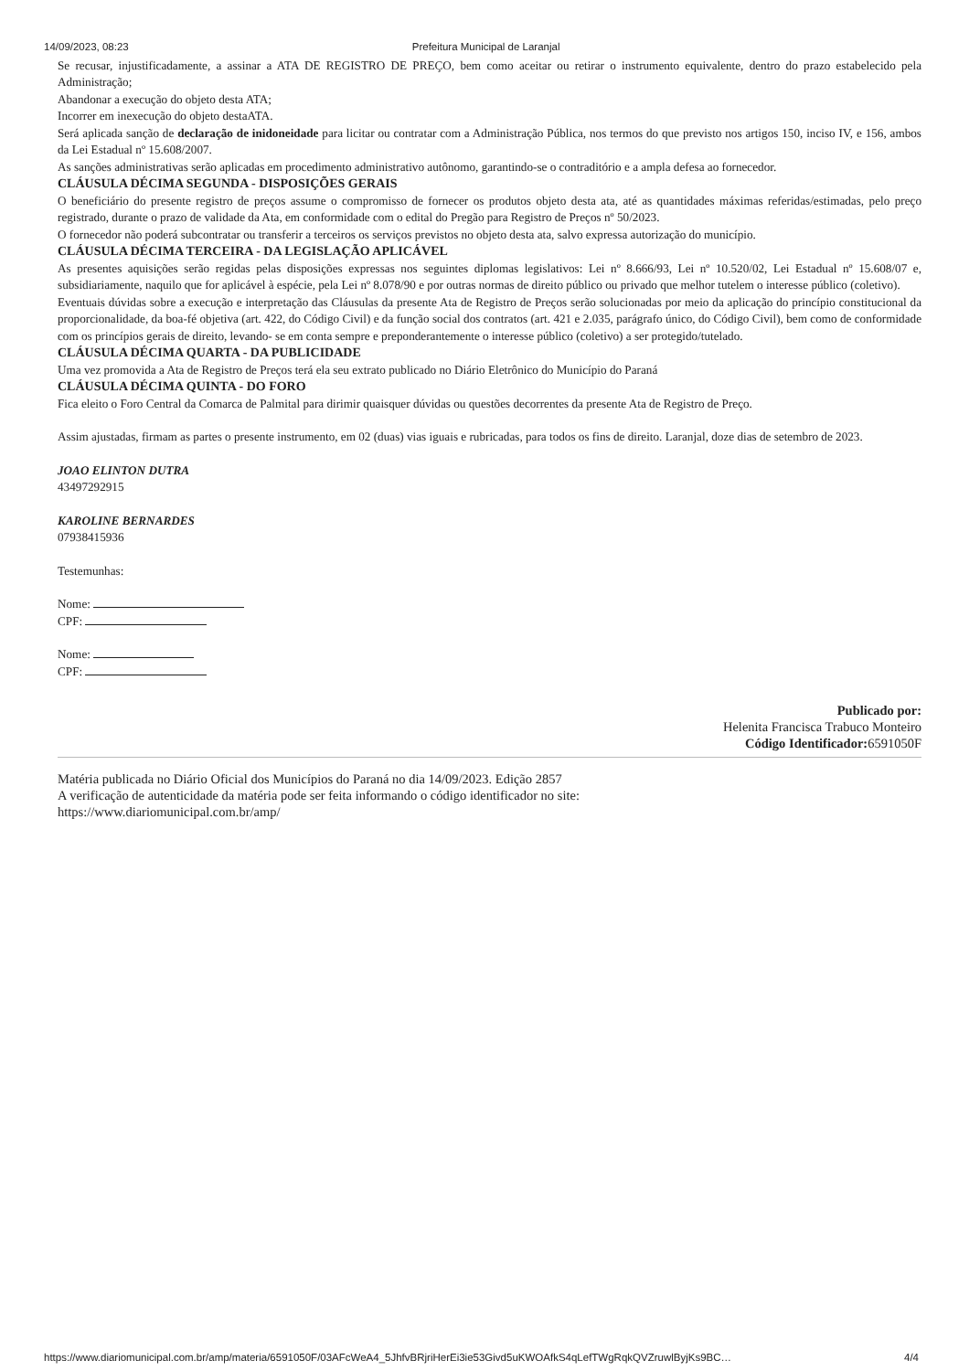14/09/2023, 08:23 Prefeitura Municipal de Laranjal
Se recusar, injustificadamente, a assinar a ATA DE REGISTRO DE PREÇO, bem como aceitar ou retirar o instrumento equivalente, dentro do prazo estabelecido pela Administração;
Abandonar a execução do objeto desta ATA;
Incorrer em inexecução do objeto destaATA.
Será aplicada sanção de declaração de inidoneidade para licitar ou contratar com a Administração Pública, nos termos do que previsto nos artigos 150, inciso IV, e 156, ambos da Lei Estadual nº 15.608/2007.
As sanções administrativas serão aplicadas em procedimento administrativo autônomo, garantindo-se o contraditório e a ampla defesa ao fornecedor.
CLÁUSULA DÉCIMA SEGUNDA - DISPOSIÇÕES GERAIS
O beneficiário do presente registro de preços assume o compromisso de fornecer os produtos objeto desta ata, até as quantidades máximas referidas/estimadas, pelo preço registrado, durante o prazo de validade da Ata, em conformidade com o edital do Pregão para Registro de Preços nº 50/2023.
O fornecedor não poderá subcontratar ou transferir a terceiros os serviços previstos no objeto desta ata, salvo expressa autorização do município.
CLÁUSULA DÉCIMA TERCEIRA - DA LEGISLAÇÃO APLICÁVEL
As presentes aquisições serão regidas pelas disposições expressas nos seguintes diplomas legislativos: Lei nº 8.666/93, Lei nº 10.520/02, Lei Estadual nº 15.608/07 e, subsidiariamente, naquilo que for aplicável à espécie, pela Lei nº 8.078/90 e por outras normas de direito público ou privado que melhor tutelem o interesse público (coletivo).
Eventuais dúvidas sobre a execução e interpretação das Cláusulas da presente Ata de Registro de Preços serão solucionadas por meio da aplicação do princípio constitucional da proporcionalidade, da boa-fé objetiva (art. 422, do Código Civil) e da função social dos contratos (art. 421 e 2.035, parágrafo único, do Código Civil), bem como de conformidade com os princípios gerais de direito, levando- se em conta sempre e preponderantemente o interesse público (coletivo) a ser protegido/tutelado.
CLÁUSULA DÉCIMA QUARTA - DA PUBLICIDADE
Uma vez promovida a Ata de Registro de Preços terá ela seu extrato publicado no Diário Eletrônico do Município do Paraná
CLÁUSULA DÉCIMA QUINTA - DO FORO
Fica eleito o Foro Central da Comarca de Palmital para dirimir quaisquer dúvidas ou questões decorrentes da presente Ata de Registro de Preço.
Assim ajustadas, firmam as partes o presente instrumento, em 02 (duas) vias iguais e rubricadas, para todos os fins de direito. Laranjal, doze dias de setembro de 2023.
JOAO ELINTON DUTRA
43497292915
KAROLINE BERNARDES
07938415936
Testemunhas:
Nome:
CPF:
Nome:
CPF:
Publicado por:
Helenita Francisca Trabuco Monteiro
Código Identificador: 6591050F
Matéria publicada no Diário Oficial dos Municípios do Paraná no dia 14/09/2023. Edição 2857
A verificação de autenticidade da matéria pode ser feita informando o código identificador no site:
https://www.diariomunicipal.com.br/amp/
https://www.diariomunicipal.com.br/amp/materia/6591050F/03AFcWeA4_5JhfvBRjriHerEi3ie53Givd5uKWOAfkS4qLefTWgRqkQVZruwlByjKs9BC… 4/4